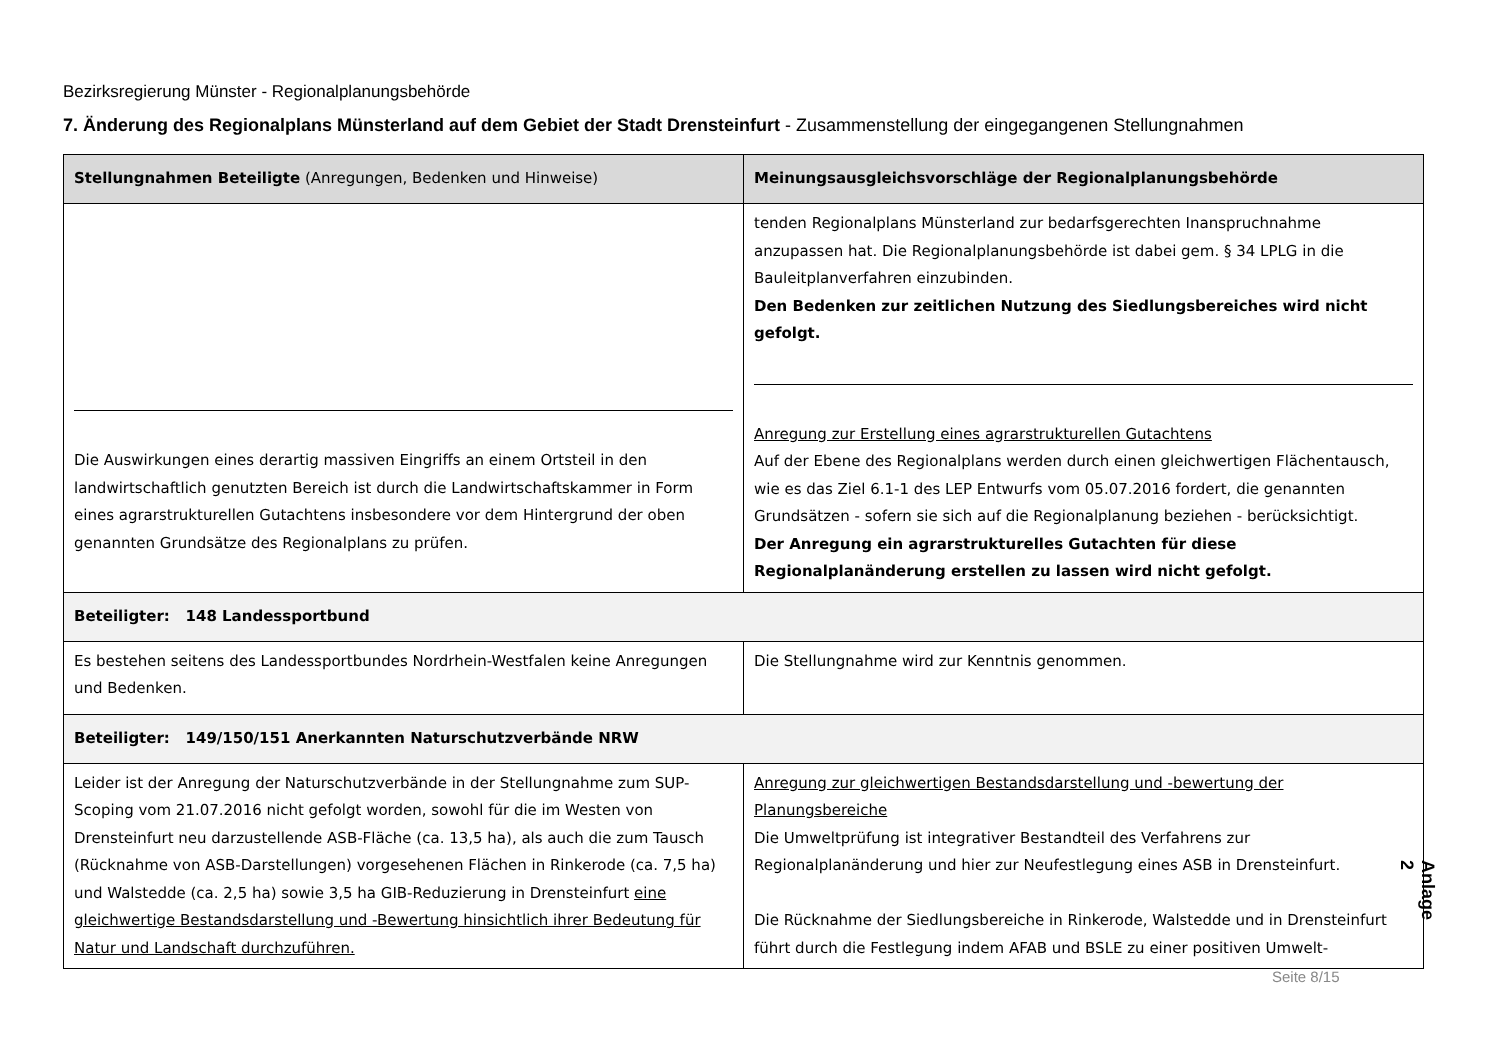Bezirksregierung Münster - Regionalplanungsbehörde
7. Änderung des Regionalplans Münsterland auf dem Gebiet der Stadt Drensteinfurt - Zusammenstellung der eingegangenen Stellungnahmen
| Stellungnahmen Beteiligte (Anregungen, Bedenken und Hinweise) | Meinungsausgleichsvorschläge der Regionalplanungsbehörde |
| --- | --- |
| Die Auswirkungen eines derartig massiven Eingriffs an einem Ortsteil in den landwirtschaftlich genutzten Bereich ist durch die Landwirtschaftskammer in Form eines agrarstrukturellen Gutachtens insbesondere vor dem Hintergrund der oben genannten Grundsätze des Regionalplans zu prüfen. | tenden Regionalplans Münsterland zur bedarfsgerechten Inanspruchnahme anzupassen hat. Die Regionalplanungsbehörde ist dabei gem. § 34 LPLG in die Bauleitplanverfahren einzubinden. Den Bedenken zur zeitlichen Nutzung des Siedlungsbereiches wird nicht gefolgt. Anregung zur Erstellung eines agrarstrukturellen Gutachtens Auf der Ebene des Regionalplans werden durch einen gleichwertigen Flächentausch, wie es das Ziel 6.1-1 des LEP Entwurfs vom 05.07.2016 fordert, die genannten Grundsätzen - sofern sie sich auf die Regionalplanung beziehen - berücksichtigt. Der Anregung ein agrarstrukturelles Gutachten für diese Regionalplanänderung erstellen zu lassen wird nicht gefolgt. |
| Beteiligter: 148 Landessportbund | |
| Es bestehen seitens des Landessportbundes Nordrhein-Westfalen keine Anregungen und Bedenken. | Die Stellungnahme wird zur Kenntnis genommen. |
| Beteiligter: 149/150/151 Anerkannten Naturschutzverbände NRW | |
| Leider ist der Anregung der Naturschutzverbände in der Stellungnahme zum SUP-Scoping vom 21.07.2016 nicht gefolgt worden, sowohl für die im Westen von Drensteinfurt neu darzustellende ASB-Fläche (ca. 13,5 ha), als auch die zum Tausch (Rücknahme von ASB-Darstellungen) vorgesehenen Flächen in Rinkerode (ca. 7,5 ha) und Walstedde (ca. 2,5 ha) sowie 3,5 ha GIB-Reduzierung in Drensteinfurt eine gleichwertige Bestandsdarstellung und -Bewertung hinsichtlich ihrer Bedeutung für Natur und Landschaft durchzuführen. | Anregung zur gleichwertigen Bestandsdarstellung und -bewertung der Planungsbereiche Die Umweltprüfung ist integrativer Bestandteil des Verfahrens zur Regionalplanänderung und hier zur Neufestlegung eines ASB in Drensteinfurt. Die Rücknahme der Siedlungsbereiche in Rinkerode, Walstedde und in Drensteinfurt führt durch die Festlegung indem AFAB und BSLE zu einer positiven Umwelt- |
Anlage 2
Seite 8/15